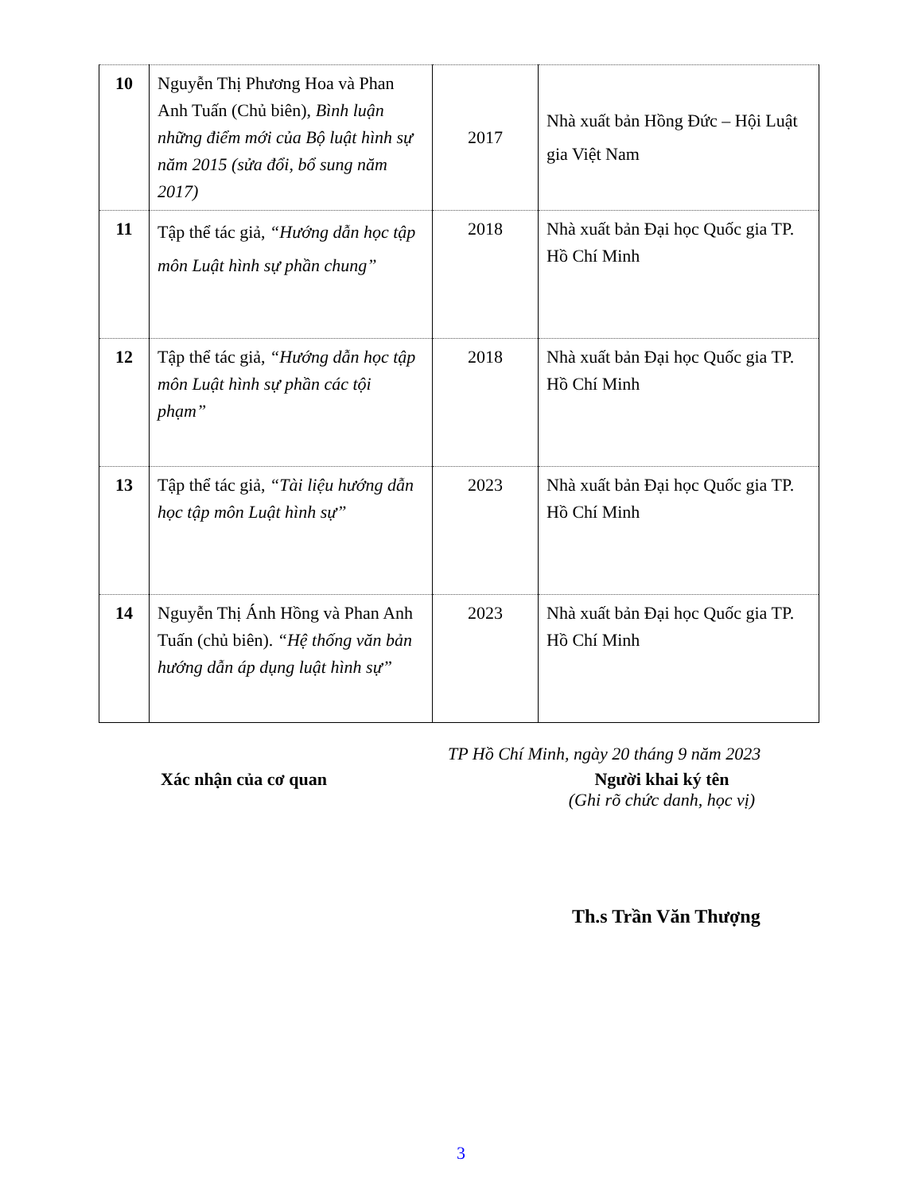| 10 | Nguyễn Thị Phương Hoa và Phan Anh Tuấn (Chủ biên), Bình luận những điểm mới của Bộ luật hình sự năm 2015 (sửa đổi, bổ sung năm 2017) | 2017 | Nhà xuất bản Hồng Đức – Hội Luật gia Việt Nam |
| 11 | Tập thể tác giả, “Hướng dẫn học tập môn Luật hình sự phần chung” | 2018 | Nhà xuất bản Đại học Quốc gia TP. Hồ Chí Minh |
| 12 | Tập thể tác giả, “Hướng dẫn học tập môn Luật hình sự phần các tội phạm” | 2018 | Nhà xuất bản Đại học Quốc gia TP. Hồ Chí Minh |
| 13 | Tập thể tác giả, “Tài liệu hướng dẫn học tập môn Luật hình sự” | 2023 | Nhà xuất bản Đại học Quốc gia TP. Hồ Chí Minh |
| 14 | Nguyễn Thị Ánh Hồng và Phan Anh Tuấn (chủ biên). “Hệ thống văn bản hướng dẫn áp dụng luật hình sự” | 2023 | Nhà xuất bản Đại học Quốc gia TP. Hồ Chí Minh |
TP Hồ Chí Minh, ngày 20 tháng 9 năm 2023
Xác nhận của cơ quan Người khai ký tên
(Ghi rõ chức danh, học vị)
Th.s Trần Văn Thượng
3